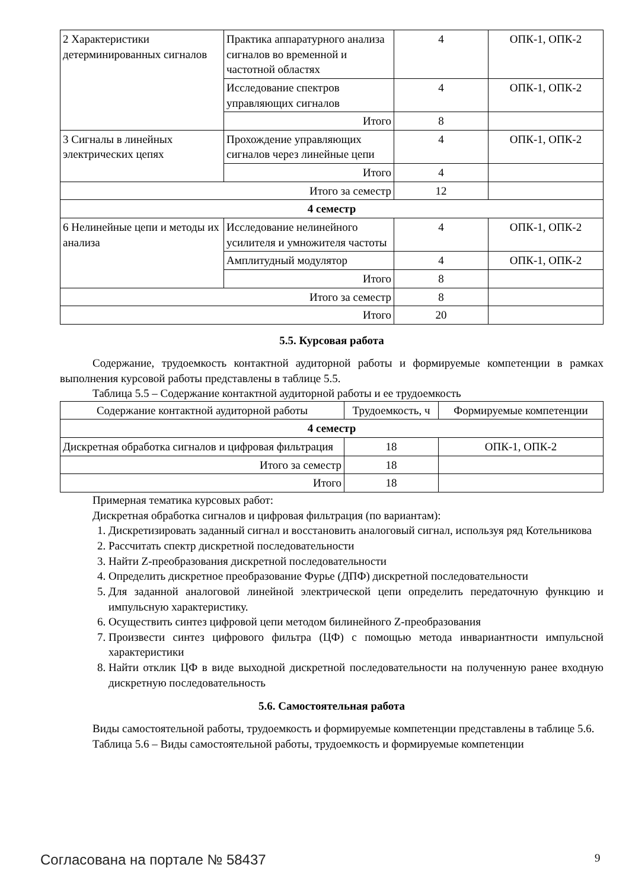| 2 Характеристики детерминированных сигналов | Практика аппаратурного анализа сигналов во временной и частотной областях | 4 | ОПК-1, ОПК-2 |
| | Исследование спектров управляющих сигналов | 4 | ОПК-1, ОПК-2 |
| | Итого | 8 | |
| 3 Сигналы в линейных электрических цепях | Прохождение управляющих сигналов через линейные цепи | 4 | ОПК-1, ОПК-2 |
| | Итого | 4 | |
| Итого за семестр | | 12 | |
| 4 семестр | | | |
| 6 Нелинейные цепи и методы их анализа | Исследование нелинейного усилителя и умножителя частоты | 4 | ОПК-1, ОПК-2 |
| | Амплитудный модулятор | 4 | ОПК-1, ОПК-2 |
| | Итого | 8 | |
| Итого за семестр | | 8 | |
| Итого | | 20 | |
5.5. Курсовая работа
Содержание, трудоемкость контактной аудиторной работы и формируемые компетенции в рамках выполнения курсовой работы представлены в таблице 5.5.
Таблица 5.5 – Содержание контактной аудиторной работы и ее трудоемкость
| Содержание контактной аудиторной работы | Трудоемкость, ч | Формируемые компетенции |
| --- | --- | --- |
| 4 семестр | | |
| Дискретная обработка сигналов и цифровая фильтрация | 18 | ОПК-1, ОПК-2 |
| Итого за семестр | 18 | |
| Итого | 18 | |
Примерная тематика курсовых работ:
Дискретная обработка сигналов и цифровая фильтрация (по вариантам):
1. Дискретизировать заданный сигнал и восстановить аналоговый сигнал, используя ряд Котельникова
2. Рассчитать спектр дискретной последовательности
3. Найти Z-преобразования дискретной последовательности
4. Определить дискретное преобразование Фурье (ДПФ) дискретной последовательности
5. Для заданной аналоговой линейной электрической цепи определить передаточную функцию и импульсную характеристику.
6. Осуществить синтез цифровой цепи методом билинейного Z-преобразования
7. Произвести синтез цифрового фильтра (ЦФ) с помощью метода инвариантности импульсной характеристики
8. Найти отклик ЦФ в виде выходной дискретной последовательности на полученную ранее входную дискретную последовательность
5.6. Самостоятельная работа
Виды самостоятельной работы, трудоемкость и формируемые компетенции представлены в таблице 5.6.
Таблица 5.6 – Виды самостоятельной работы, трудоемкость и формируемые компетенции
Согласована на портале № 58437 9